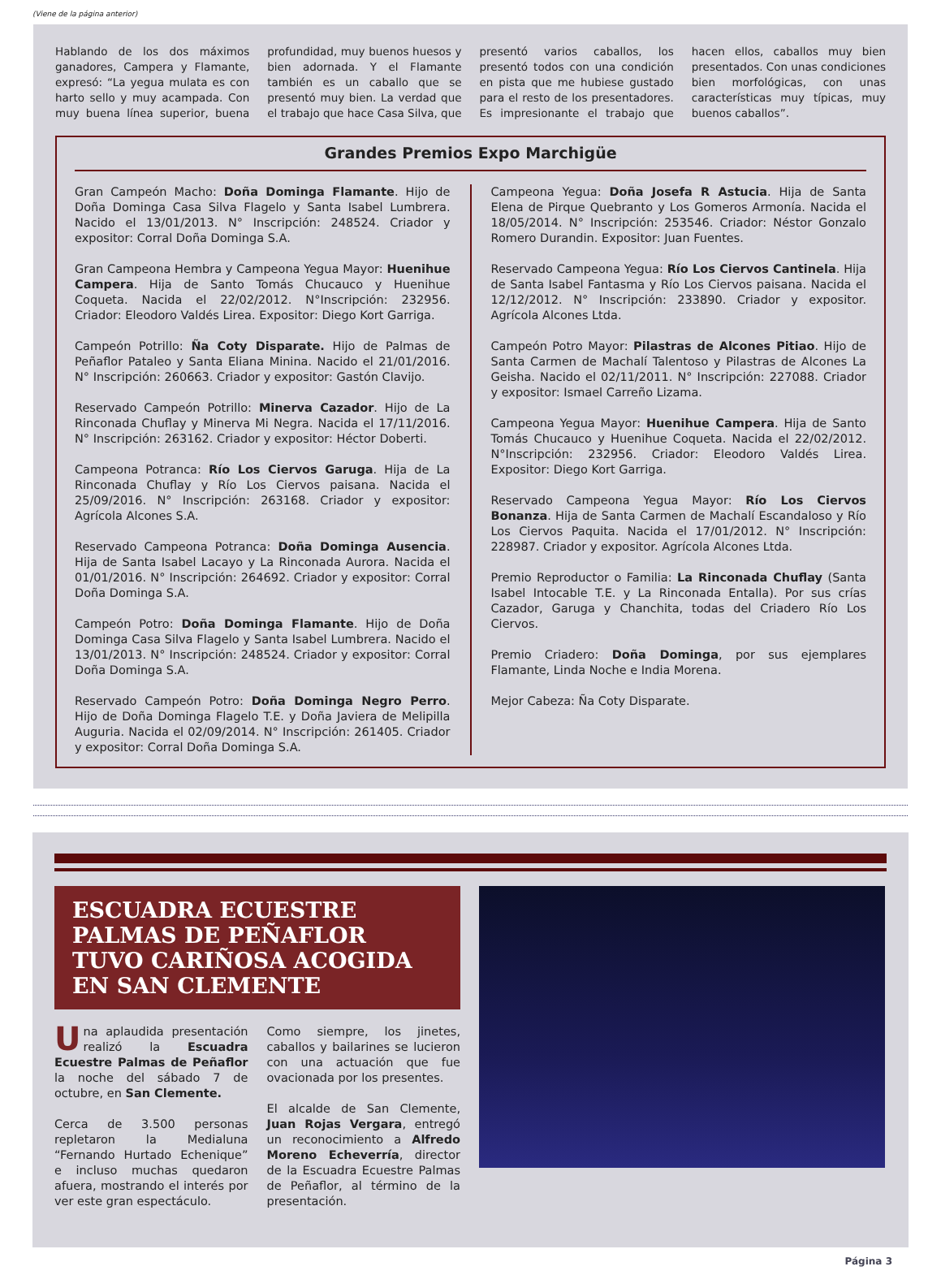(Viene de la página anterior)
Hablando de los dos máximos ganadores, Campera y Flamante, expresó: “La yegua mulata es con harto sello y muy acampada. Con muy buena línea superior, buena profundidad, muy buenos huesos y bien adornada. Y el Flamante también es un caballo que se presentó muy bien. La verdad que el trabajo que hace Casa Silva, que presentó varios caballos, los presentó todos con una condición en pista que me hubiese gustado para el resto de los presentadores. Es impresionante el trabajo que hacen ellos, caballos muy bien presentados. Con unas condiciones bien morfológicas, con unas características muy típicas, muy buenos caballos”.
Grandes Premios Expo Marchigüe
Gran Campeón Macho: Doña Dominga Flamante. Hijo de Doña Dominga Casa Silva Flagelo y Santa Isabel Lumbrera. Nacido el 13/01/2013. N° Inscripción: 248524. Criador y expositor: Corral Doña Dominga S.A.
Gran Campeona Hembra y Campeona Yegua Mayor: Huenihue Campera. Hija de Santo Tomás Chucauco y Huenihue Coqueta. Nacida el 22/02/2012. N°Inscripción: 232956. Criador: Eleodoro Valdés Lirea. Expositor: Diego Kort Garriga.
Campeón Potrillo: Ña Coty Disparate. Hijo de Palmas de Peñaflor Pataleo y Santa Eliana Minina. Nacido el 21/01/2016. N° Inscripción: 260663. Criador y expositor: Gastón Clavijo.
Reservado Campeón Potrillo: Minerva Cazador. Hijo de La Rinconada Chuflay y Minerva Mi Negra. Nacida el 17/11/2016. N° Inscripción: 263162. Criador y expositor: Héctor Doberti.
Campeona Potranca: Río Los Ciervos Garuga. Hija de La Rinconada Chuflay y Río Los Ciervos paisana. Nacida el 25/09/2016. N° Inscripción: 263168. Criador y expositor: Agrícola Alcones S.A.
Reservado Campeona Potranca: Doña Dominga Ausencia. Hija de Santa Isabel Lacayo y La Rinconada Aurora. Nacida el 01/01/2016. N° Inscripción: 264692. Criador y expositor: Corral Doña Dominga S.A.
Campeón Potro: Doña Dominga Flamante. Hijo de Doña Dominga Casa Silva Flagelo y Santa Isabel Lumbrera. Nacido el 13/01/2013. N° Inscripción: 248524. Criador y expositor: Corral Doña Dominga S.A.
Reservado Campeón Potro: Doña Dominga Negro Perro. Hijo de Doña Dominga Flagelo T.E. y Doña Javiera de Melipilla Auguria. Nacida el 02/09/2014. N° Inscripción: 261405. Criador y expositor: Corral Doña Dominga S.A.
Campeona Yegua: Doña Josefa R Astucia. Hija de Santa Elena de Pirque Quebranto y Los Gomeros Armonía. Nacida el 18/05/2014. N° Inscripción: 253546. Criador: Néstor Gonzalo Romero Durandin. Expositor: Juan Fuentes.
Reservado Campeona Yegua: Río Los Ciervos Cantinela. Hija de Santa Isabel Fantasma y Río Los Ciervos paisana. Nacida el 12/12/2012. N° Inscripción: 233890. Criador y expositor. Agrícola Alcones Ltda.
Campeón Potro Mayor: Pilastras de Alcones Pitiao. Hijo de Santa Carmen de Machalí Talentoso y Pilastras de Alcones La Geisha. Nacido el 02/11/2011. N° Inscripción: 227088. Criador y expositor: Ismael Carreño Lizama.
Campeona Yegua Mayor: Huenihue Campera. Hija de Santo Tomás Chucauco y Huenihue Coqueta. Nacida el 22/02/2012. N°Inscripción: 232956. Criador: Eleodoro Valdés Lirea. Expositor: Diego Kort Garriga.
Reservado Campeona Yegua Mayor: Río Los Ciervos Bonanza. Hija de Santa Carmen de Machalí Escandaloso y Río Los Ciervos Paquita. Nacida el 17/01/2012. N° Inscripción: 228987. Criador y expositor. Agrícola Alcones Ltda.
Premio Reproductor o Familia: La Rinconada Chuflay (Santa Isabel Intocable T.E. y La Rinconada Entalla). Por sus crías Cazador, Garuga y Chanchita, todas del Criadero Río Los Ciervos.
Premio Criadero: Doña Dominga, por sus ejemplares Flamante, Linda Noche e India Morena.
Mejor Cabeza: Ña Coty Disparate.
ESCUADRA ECUESTRE PALMAS DE PEÑAFLOR TUVO CARIÑOSA ACOGIDA EN SAN CLEMENTE
Una aplaudida presentación realizó la Escuadra Ecuestre Palmas de Peñaflor la noche del sábado 7 de octubre, en San Clemente.
Cerca de 3.500 personas repletaron la Medialuna “Fernando Hurtado Echenique” e incluso muchas quedaron afuera, mostrando el interés por ver este gran espectáculo.
Como siempre, los jinetes, caballos y bailarines se lucieron con una actuación que fue ovacionada por los presentes.
El alcalde de San Clemente, Juan Rojas Vergara, entregó un reconocimiento a Alfredo Moreno Echeverría, director de la Escuadra Ecuestre Palmas de Peñaflor, al término de la presentación.
Página 3